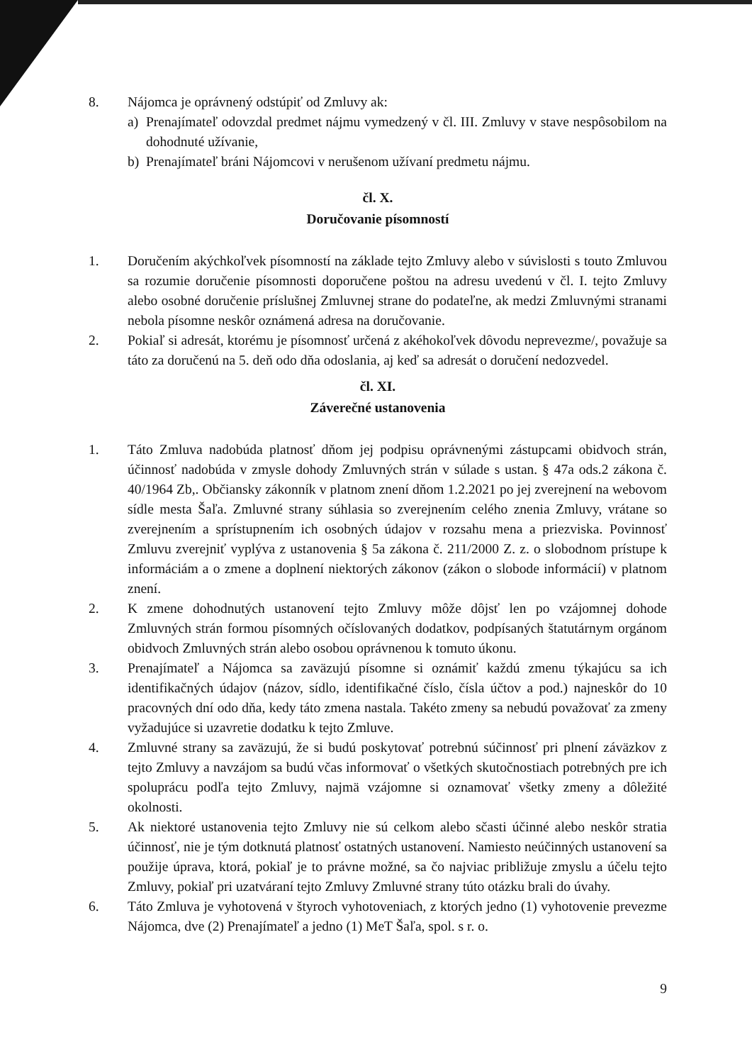8. Nájomca je oprávnený odstúpiť od Zmluvy ak:
a) Prenajímateľ odovzdal predmet nájmu vymedzený v čl. III. Zmluvy v stave nespôsobilom na dohodnuté užívanie,
b) Prenajímateľ bráni Nájomcovi v nerušenom užívaní predmetu nájmu.
čl. X.
Doručovanie písomností
1. Doručením akýchkoľvek písomností na základe tejto Zmluvy alebo v súvislosti s touto Zmluvou sa rozumie doručenie písomnosti doporučene poštou na adresu uvedenú v čl. I. tejto Zmluvy alebo osobné doručenie príslušnej Zmluvnej strane do podateľne, ak medzi Zmluvnými stranami nebola písomne neskôr oznámená adresa na doručovanie.
2. Pokiaľ si adresát, ktorému je písomnosť určená z akéhokoľvek dôvodu neprevezme/, považuje sa táto za doručenú na 5. deň odo dňa odoslania, aj keď sa adresát o doručení nedozvedel.
čl. XI.
Záverečné ustanovenia
1. Táto Zmluva nadobúda platnosť dňom jej podpisu oprávnenými zástupcami obidvoch strán, účinnosť nadobúda v zmysle dohody Zmluvných strán v súlade s ustan. § 47a ods.2 zákona č. 40/1964 Zb,. Občiansky zákonník v platnom znení dňom 1.2.2021 po jej zverejnení na webovom sídle mesta Šaľa. Zmluvné strany súhlasia so zverejnením celého znenia Zmluvy, vrátane so zverejnením a sprístupnením ich osobných údajov v rozsahu mena a priezviska. Povinnosť Zmluvu zverejniť vyplýva z ustanovenia § 5a zákona č. 211/2000 Z. z. o slobodnom prístupe k informáciám a o zmene a doplnení niektorých zákonov (zákon o slobode informácií) v platnom znení.
2. K zmene dohodnutých ustanovení tejto Zmluvy môže dôjsť len po vzájomnej dohode Zmluvných strán formou písomných očíslovaných dodatkov, podpísaných štatutárnym orgánom obidvoch Zmluvných strán alebo osobou oprávnenou k tomuto úkonu.
3. Prenajímateľ a Nájomca sa zaväzujú písomne si oznámiť každú zmenu týkajúcu sa ich identifikačných údajov (názov, sídlo, identifikačné číslo, čísla účtov a pod.) najneskôr do 10 pracovných dní odo dňa, kedy táto zmena nastala. Takéto zmeny sa nebudú považovať za zmeny vyžadujúce si uzavretie dodatku k tejto Zmluve.
4. Zmluvné strany sa zaväzujú, že si budú poskytovať potrebnú súčinnosť pri plnení záväzkov z tejto Zmluvy a navzájom sa budú včas informovať o všetkých skutočnostiach potrebných pre ich spoluprácu podľa tejto Zmluvy, najmä vzájomne si oznamovať všetky zmeny a dôležité okolnosti.
5. Ak niektoré ustanovenia tejto Zmluvy nie sú celkom alebo sčasti účinné alebo neskôr stratia účinnosť, nie je tým dotknutá platnosť ostatných ustanovení. Namiesto neúčinných ustanovení sa použije úprava, ktorá, pokiaľ je to právne možné, sa čo najviac približuje zmyslu a účelu tejto Zmluvy, pokiaľ pri uzatváraní tejto Zmluvy Zmluvné strany túto otázku brali do úvahy.
6. Táto Zmluva je vyhotovená v štyroch vyhotoveniach, z ktorých jedno (1) vyhotovenie prevezme Nájomca, dve (2) Prenajímateľ a jedno (1) MeT Šaľa, spol. s r. o.
9